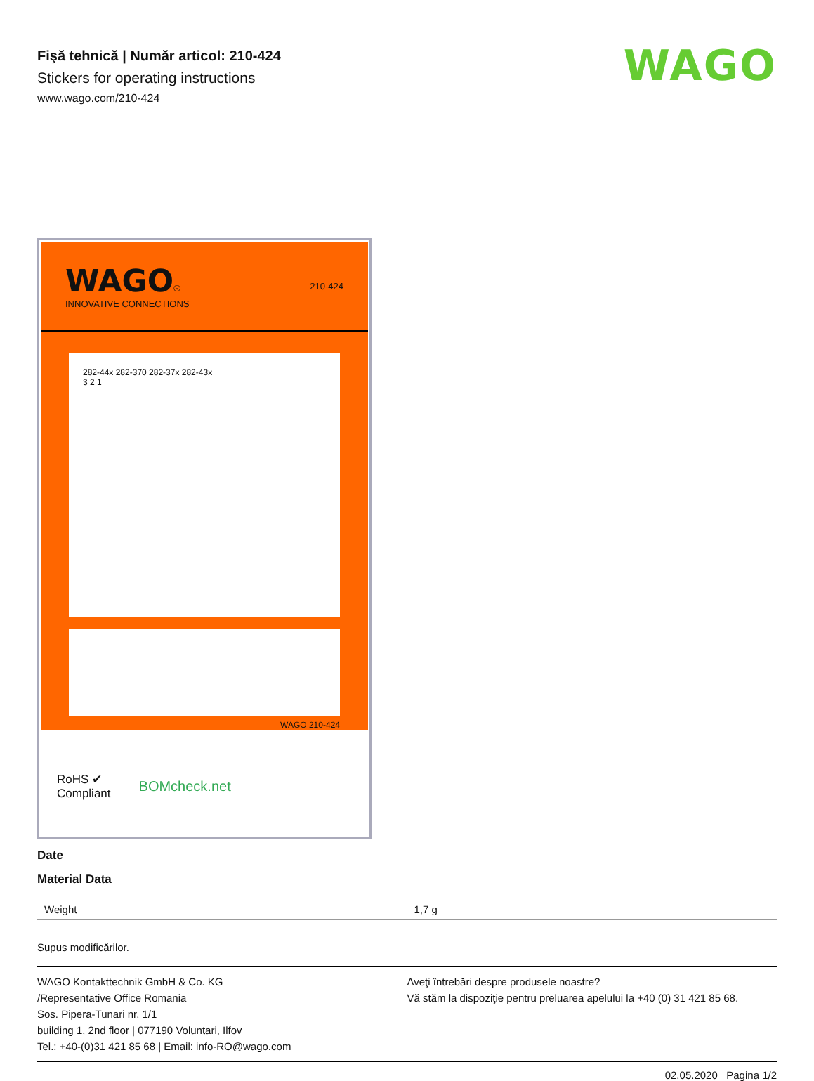Fişă tehnică | Număr articol: 210-424
Stickers for operating instructions
www.wago.com/210-424
WAGO
WAGO®
INNOVATIVE CONNECTIONS
210-424
282-44x 282-370 282-37x 282-43x
3 2 1
WAGO 210-424
RoHS ✔
Compliant
BOMcheck.net
Date
Material Data
| Weight | 1,7 g |
Supus modificărilor.
WAGO Kontakttechnik GmbH & Co. KG
/Representative Office Romania
Sos. Pipera-Tunari nr. 1/1
building 1, 2nd floor | 077190 Voluntari, Ilfov
Tel.: +40-(0)31 421 85 68 | Email: info-RO@wago.com
Aveţi întrebări despre produsele noastre?
Vă stăm la dispoziţie pentru preluarea apelului la +40 (0) 31 421 85 68.
02.05.2020 Pagina 1/2